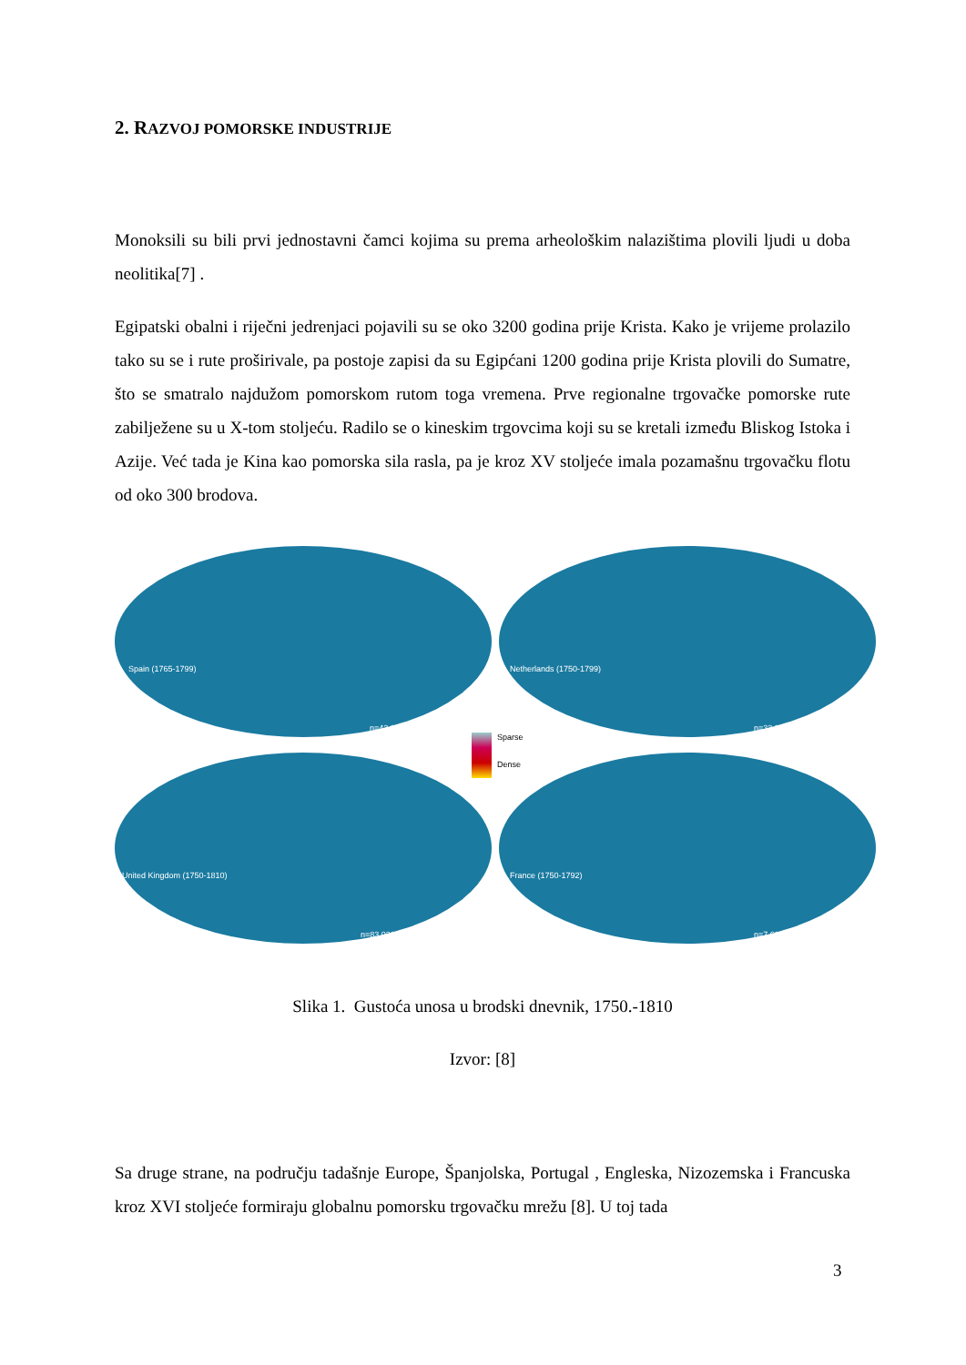2. RAZVOJ POMORSKE INDUSTRIJE
Monoksili su bili prvi jednostavni čamci kojima su prema arheološkim nalazištima plovili ljudi u doba neolitika[7] .
Egipatski obalni i riječni jedrenjaci pojavili su se oko 3200 godina prije Krista. Kako je vrijeme prolazilo tako su se i rute proširivale, pa postoje zapisi da su Egipćani 1200 godina prije Krista plovili do Sumatre, što se smatralo najdužom pomorskom rutom toga vremena. Prve regionalne trgovačke pomorske rute zabilježene su u X-tom stoljeću. Radilo se o kineskim trgovcima koji su se kretali između Bliskog Istoka i Azije. Već tada je Kina kao pomorska sila rasla, pa je kroz XV stoljeće imala pozamašnu trgovačku flotu od oko 300 brodova.
Spain (1765-1799)
n=43,091
Netherlands (1750-1799)
n=33,315
United Kingdom (1750-1810)
n=83,036
France (1750-1792)
n=7,698
Sparse
Dense
Slika 1. Gustoća unosa u brodski dnevnik, 1750.-1810
Izvor: [8]
Sa druge strane, na području tadašnje Europe, Španjolska, Portugal , Engleska, Nizozemska i Francuska kroz XVI stoljeće formiraju globalnu pomorsku trgovačku mrežu [8]. U toj tada
3